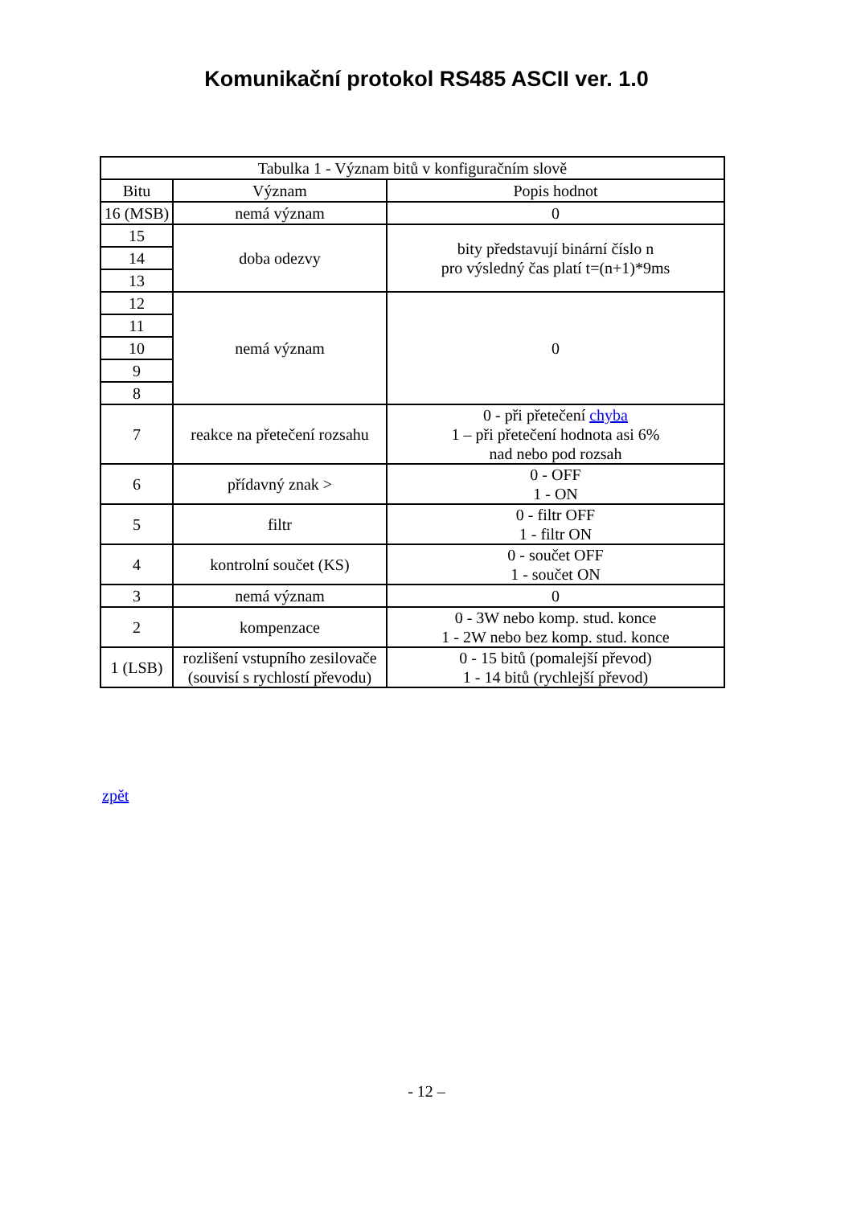Komunikační protokol RS485 ASCII ver. 1.0
| Tabulka 1 - Význam bitů v konfiguračním slově | | |
| --- | --- | --- |
| Bitu | Význam | Popis hodnot |
| 16 (MSB) | nemá význam | 0 |
| 15 | doba odezvy | bity představují binární číslo n pro výsledný čas platí t=(n+1)*9ms |
| 14 | | |
| 13 | | |
| 12 | nemá význam | 0 |
| 11 | | |
| 10 | | |
| 9 | | |
| 8 | | |
| 7 | reakce na přetečení rozsahu | 0 - při přetečení chyba 1 – při přetečení hodnota asi 6% nad nebo pod rozsah |
| 6 | přídavný znak > | 0 - OFF 1 - ON |
| 5 | filtr | 0 - filtr OFF 1 - filtr ON |
| 4 | kontrolní součet (KS) | 0 - součet OFF 1 - součet ON |
| 3 | nemá význam | 0 |
| 2 | kompenzace | 0 - 3W nebo komp. stud. konce 1 - 2W nebo bez komp. stud. konce |
| 1 (LSB) | rozlišení vstupního zesilovače (souvisí s rychlostí převodu) | 0 - 15 bitů (pomalejší převod) 1 - 14 bitů (rychlejší převod) |
zpět
- 12 –